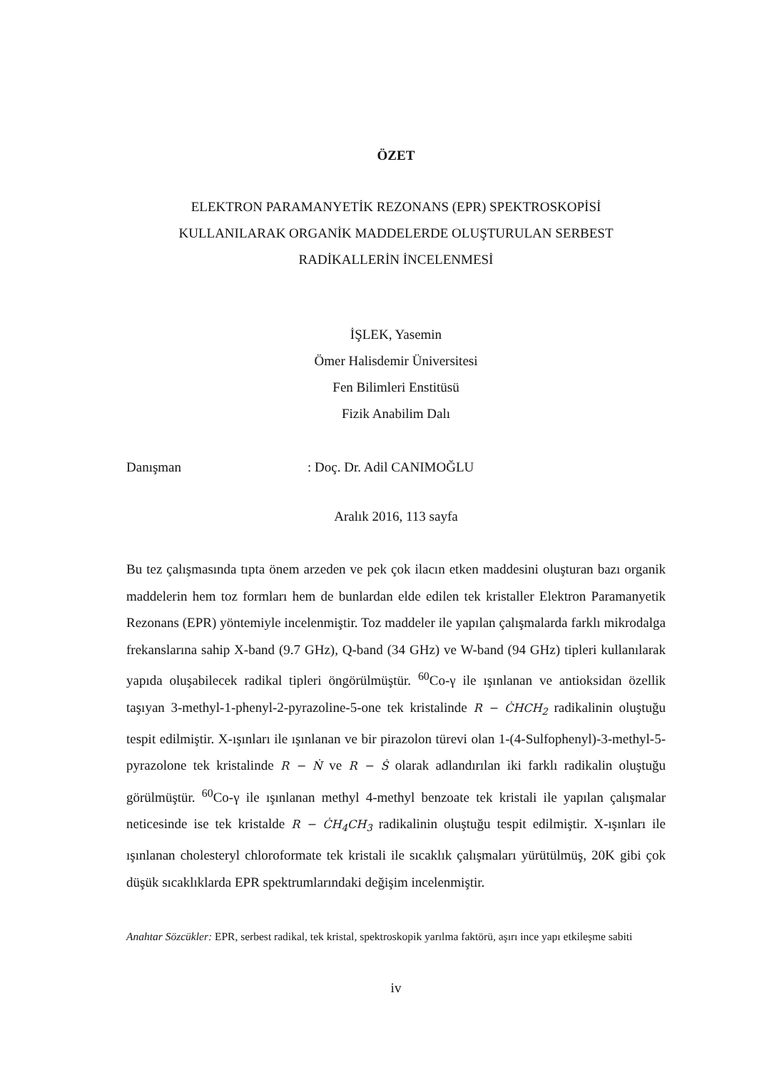ÖZET
ELEKTRON PARAMANYETİK REZONANS (EPR) SPEKTROSKOPİSİ
KULLANILARAK ORGANİK MADDELERDE OLUŞTURULAN SERBEST
RADİKALLERİN İNCELENMESİ
İŞLEK, Yasemin
Ömer Halisdemir Üniversitesi
Fen Bilimleri Enstitüsü
Fizik Anabilim Dalı
Danışman: Doç. Dr. Adil CANIMOĞLU
Aralık 2016, 113 sayfa
Bu tez çalışmasında tıpta önem arzeden ve pek çok ilacın etken maddesini oluşturan bazı organik maddelerin hem toz formları hem de bunlardan elde edilen tek kristaller Elektron Paramanyetik Rezonans (EPR) yöntemiyle incelenmiştir. Toz maddeler ile yapılan çalışmalarda farklı mikrodalga frekanslarına sahip X-band (9.7 GHz), Q-band (34 GHz) ve W-band (94 GHz) tipleri kullanılarak yapıda oluşabilecek radikal tipleri öngörülmüştür. <sup>60</sup>Co-γ ile ışınlanan ve antioksidan özellik taşıyan 3-methyl-1-phenyl-2-pyrazoline-5-one tek kristalinde R − ĊHCH<sub>2</sub> radikalinin oluştuğu tespit edilmiştir. X-ışınları ile ışınlanan ve bir pirazolon türevi olan 1-(4-Sulfophenyl)-3-methyl-5-pyrazolone tek kristalinde R − Ṅ ve R − Ṡ olarak adlandırılan iki farklı radikalin oluştuğu görülmüştür. <sup>60</sup>Co-γ ile ışınlanan methyl 4-methyl benzoate tek kristali ile yapılan çalışmalar neticesinde ise tek kristalde R − ĊH<sub>4</sub>CH<sub>3</sub> radikalinin oluştuğu tespit edilmiştir. X-ışınları ile ışınlanan cholesteryl chloroformate tek kristali ile sıcaklık çalışmaları yürütülmüş, 20K gibi çok düşük sıcaklıklarda EPR spektrumlarındaki değişim incelenmiştir.
Anahtar Sözcükler: EPR, serbest radikal, tek kristal, spektroskopik yarılma faktörü, aşırı ince yapı etkileşme sabiti
iv